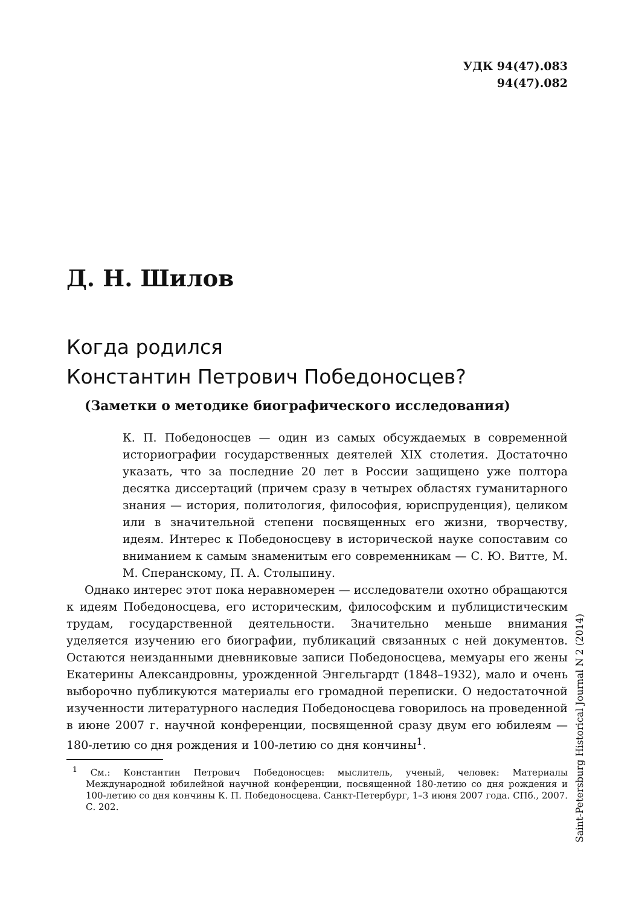УДК 94(47).083
94(47).082
Д. Н. Шилов
Когда родился
Константин Петрович Победоносцев?
(Заметки о методике биографического исследования)
К. П. Победоносцев — один из самых обсуждаемых в современной историографии государственных деятелей XIX столетия. Достаточно указать, что за последние 20 лет в России защищено уже полтора десятка диссертаций (причем сразу в четырех областях гуманитарного знания — история, политология, философия, юриспруденция), целиком или в значительной степени посвященных его жизни, творчеству, идеям. Интерес к Победоносцеву в исторической науке сопоставим со вниманием к самым знаменитым его современникам — С. Ю. Витте, М. М. Сперанскому, П. А. Столыпину.
Однако интерес этот пока неравномерен — исследователи охотно обращаются к идеям Победоносцева, его историческим, философским и публицистическим трудам, государственной деятельности. Значительно меньше внимания уделяется изучению его биографии, публикаций связанных с ней документов. Остаются неизданными дневниковые записи Победоносцева, мемуары его жены Екатерины Александровны, урожденной Энгельгардт (1848–1932), мало и очень выборочно публикуются материалы его громадной переписки. О недостаточной изученности литературного наследия Победоносцева говорилось на проведенной в июне 2007 г. научной конференции, посвященной сразу двум его юбилеям — 180-летию со дня рождения и 100-летию со дня кончины<sup>1</sup>.
<sup>1</sup> См.: Константин Петрович Победоносцев: мыслитель, ученый, человек: Материалы Международной юбилейной научной конференции, посвященной 180-летию со дня рождения и 100-летию со дня кончины К. П. Победоносцева. Санкт-Петербург, 1–3 июня 2007 года. СПб., 2007. С. 202.
Saint-Petersburg Historical Journal N 2 (2014)